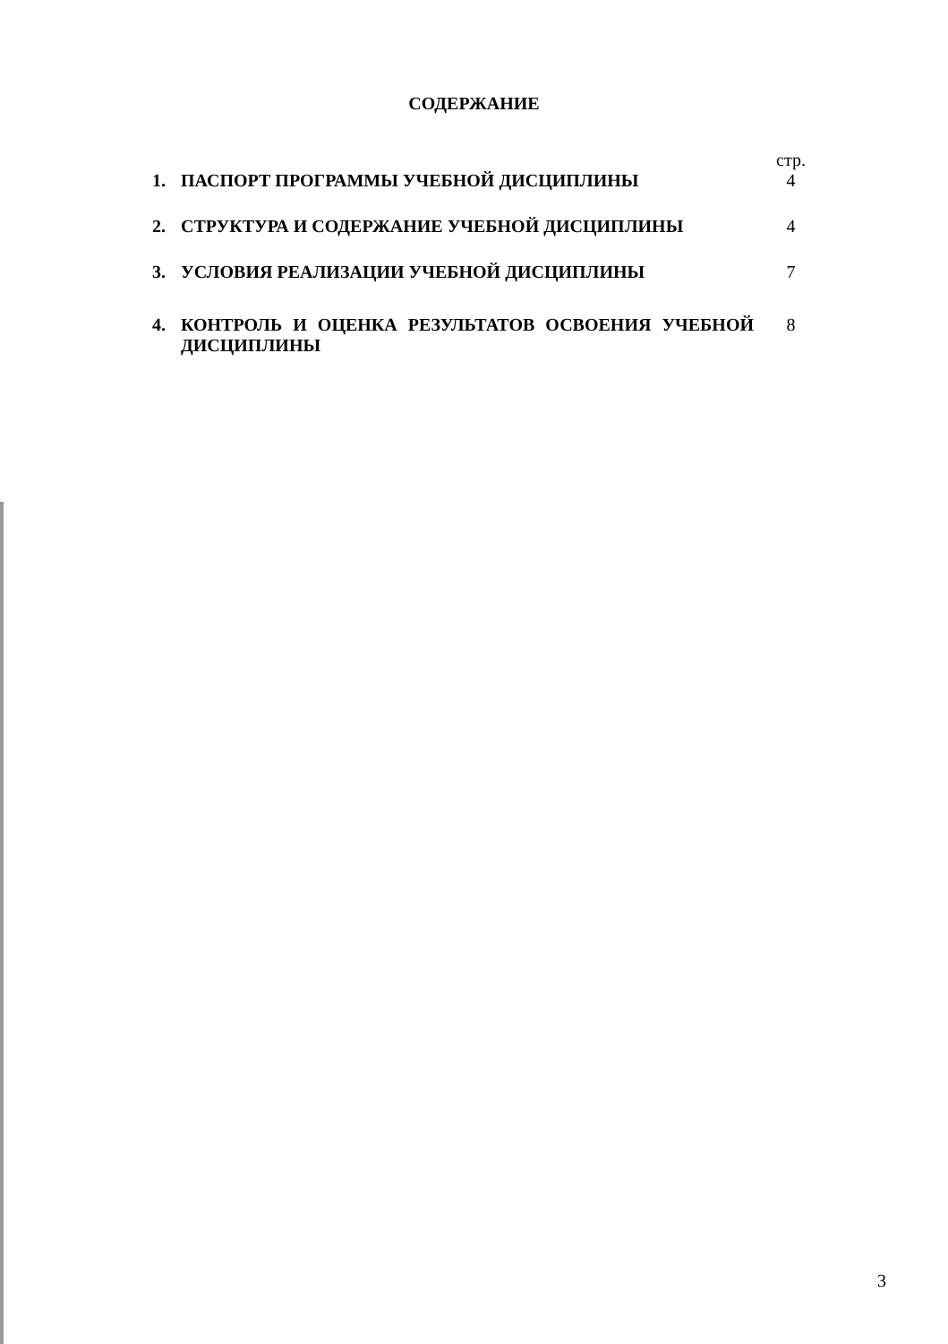СОДЕРЖАНИЕ
| | | стр. |
| 1. | ПАСПОРТ ПРОГРАММЫ УЧЕБНОЙ ДИСЦИПЛИНЫ | 4 |
| 2. | СТРУКТУРА И СОДЕРЖАНИЕ УЧЕБНОЙ ДИСЦИПЛИНЫ | 4 |
| 3. | УСЛОВИЯ РЕАЛИЗАЦИИ УЧЕБНОЙ ДИСЦИПЛИНЫ | 7 |
| 4. | КОНТРОЛЬ И ОЦЕНКА РЕЗУЛЬТАТОВ ОСВОЕНИЯ УЧЕБНОЙ ДИСЦИПЛИНЫ | 8 |
3